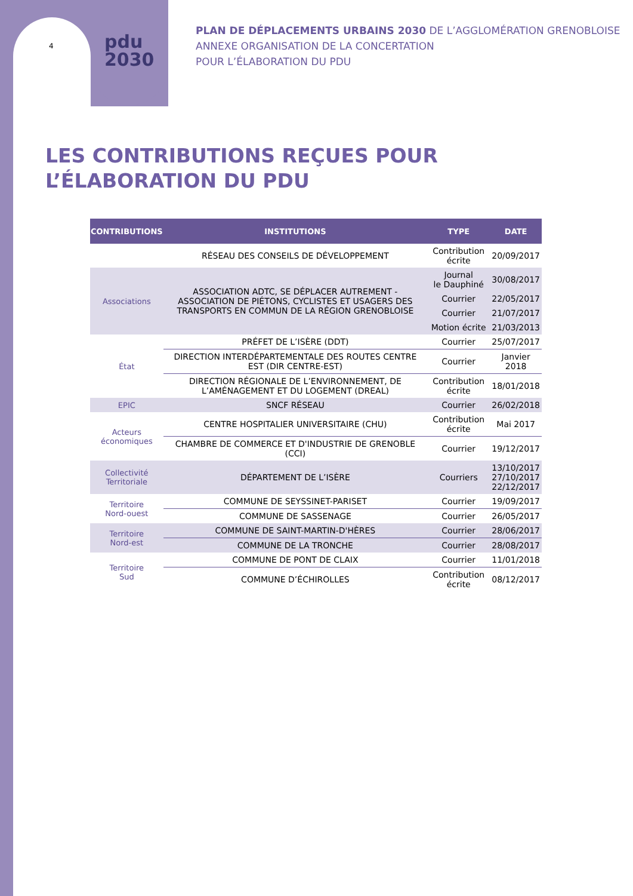4
pdu
2030
PLAN DE DÉPLACEMENTS URBAINS 2030 DE L’AGGLOMÉRATION GRENOBLOISE
ANNEXE ORGANISATION DE LA CONCERTATION
POUR L’ÉLABORATION DU PDU
LES CONTRIBUTIONS REÇUES POUR
L’ÉLABORATION DU PDU
| CONTRIBUTIONS | INSTITUTIONS | TYPE | DATE |
| --- | --- | --- | --- |
| | RÉSEAU DES CONSEILS DE DÉVELOPPEMENT | Contribution écrite | 20/09/2017 |
| Associations | ASSOCIATION ADTC, SE DÉPLACER AUTREMENT - ASSOCIATION DE PIÉTONS, CYCLISTES ET USAGERS DES TRANSPORTS EN COMMUN DE LA RÉGION GRENOBLOISE | Journal le Dauphiné | 30/08/2017 |
| | | Courrier | 22/05/2017 |
| | | Courrier | 21/07/2017 |
| | | Motion écrite | 21/03/2013 |
| État | PRÉFET DE L’ISÈRE (DDT) | Courrier | 25/07/2017 |
| | DIRECTION INTERDÉPARTEMENTALE DES ROUTES CENTRE EST (DIR CENTRE-EST) | Courrier | Janvier 2018 |
| | DIRECTION RÉGIONALE DE L’ENVIRONNEMENT, DE L’AMÉNAGEMENT ET DU LOGEMENT (DREAL) | Contribution écrite | 18/01/2018 |
| EPIC | SNCF RÉSEAU | Courrier | 26/02/2018 |
| Acteurs économiques | CENTRE HOSPITALIER UNIVERSITAIRE (CHU) | Contribution écrite | Mai 2017 |
| | CHAMBRE DE COMMERCE ET D'INDUSTRIE DE GRENOBLE (CCI) | Courrier | 19/12/2017 |
| Collectivité Territoriale | DÉPARTEMENT DE L’ISÈRE | Courriers | 13/10/2017 27/10/2017 22/12/2017 |
| Territoire Nord-ouest | COMMUNE DE SEYSSINET-PARISET | Courrier | 19/09/2017 |
| | COMMUNE DE SASSENAGE | Courrier | 26/05/2017 |
| Territoire Nord-est | COMMUNE DE SAINT-MARTIN-D'HÈRES | Courrier | 28/06/2017 |
| | COMMUNE DE LA TRONCHE | Courrier | 28/08/2017 |
| Territoire Sud | COMMUNE DE PONT DE CLAIX | Courrier | 11/01/2018 |
| | COMMUNE D’ÉCHIROLLES | Contribution écrite | 08/12/2017 |